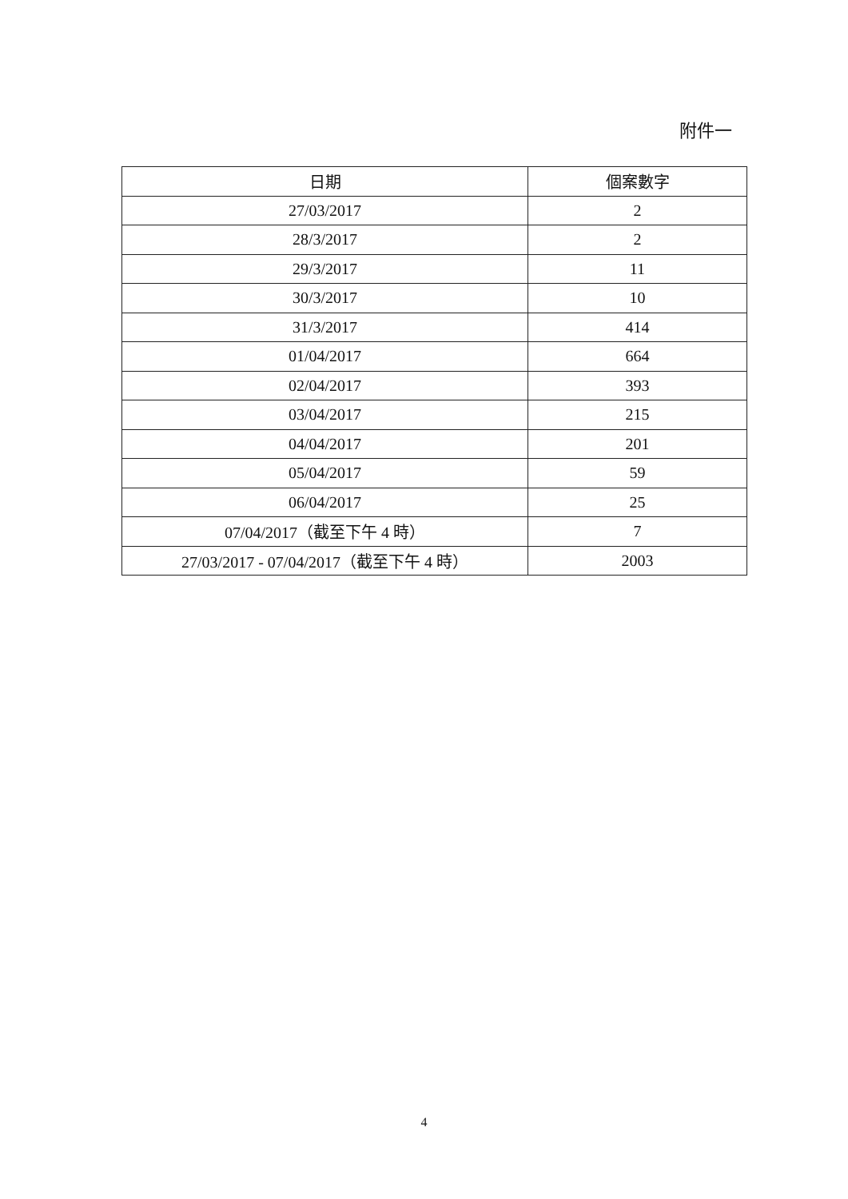附件一
| 日期 | 個案數字 |
| --- | --- |
| 27/03/2017 | 2 |
| 28/3/2017 | 2 |
| 29/3/2017 | 11 |
| 30/3/2017 | 10 |
| 31/3/2017 | 414 |
| 01/04/2017 | 664 |
| 02/04/2017 | 393 |
| 03/04/2017 | 215 |
| 04/04/2017 | 201 |
| 05/04/2017 | 59 |
| 06/04/2017 | 25 |
| 07/04/2017（截至下午 4 時） | 7 |
| 27/03/2017 - 07/04/2017（截至下午 4 時） | 2003 |
4